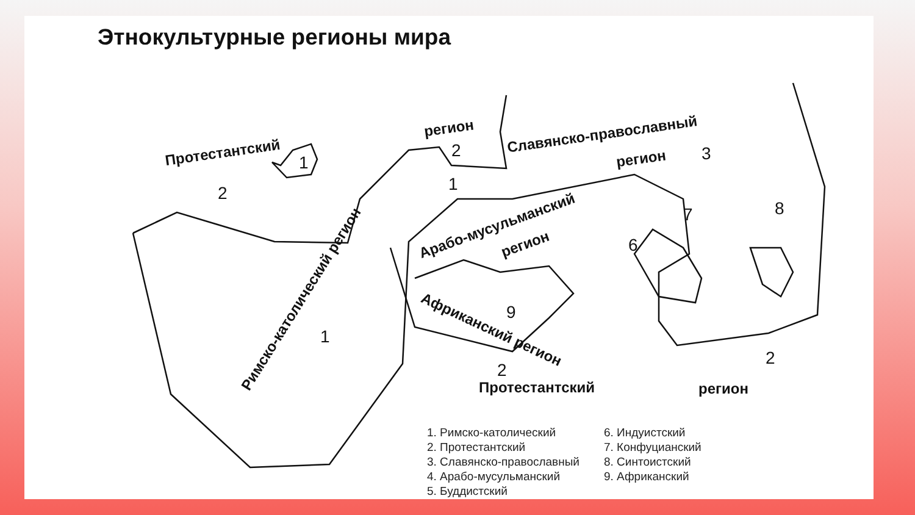Этнокультурные регионы мира
Протестантский
регион Славянско-православный
регион
Римско-католический регион
Арабо-мусульманский
регион
Африканский регион
Протестантский регион
1
2
2
1
1
9
2
2
8 7
6
3
1. Римско-католический
2. Протестантский
3. Славянско-православный
4. Арабо-мусульманский
5. Буддистский
6. Индуистский
7. Конфуцианский
8. Синтоистский
9. Африканский